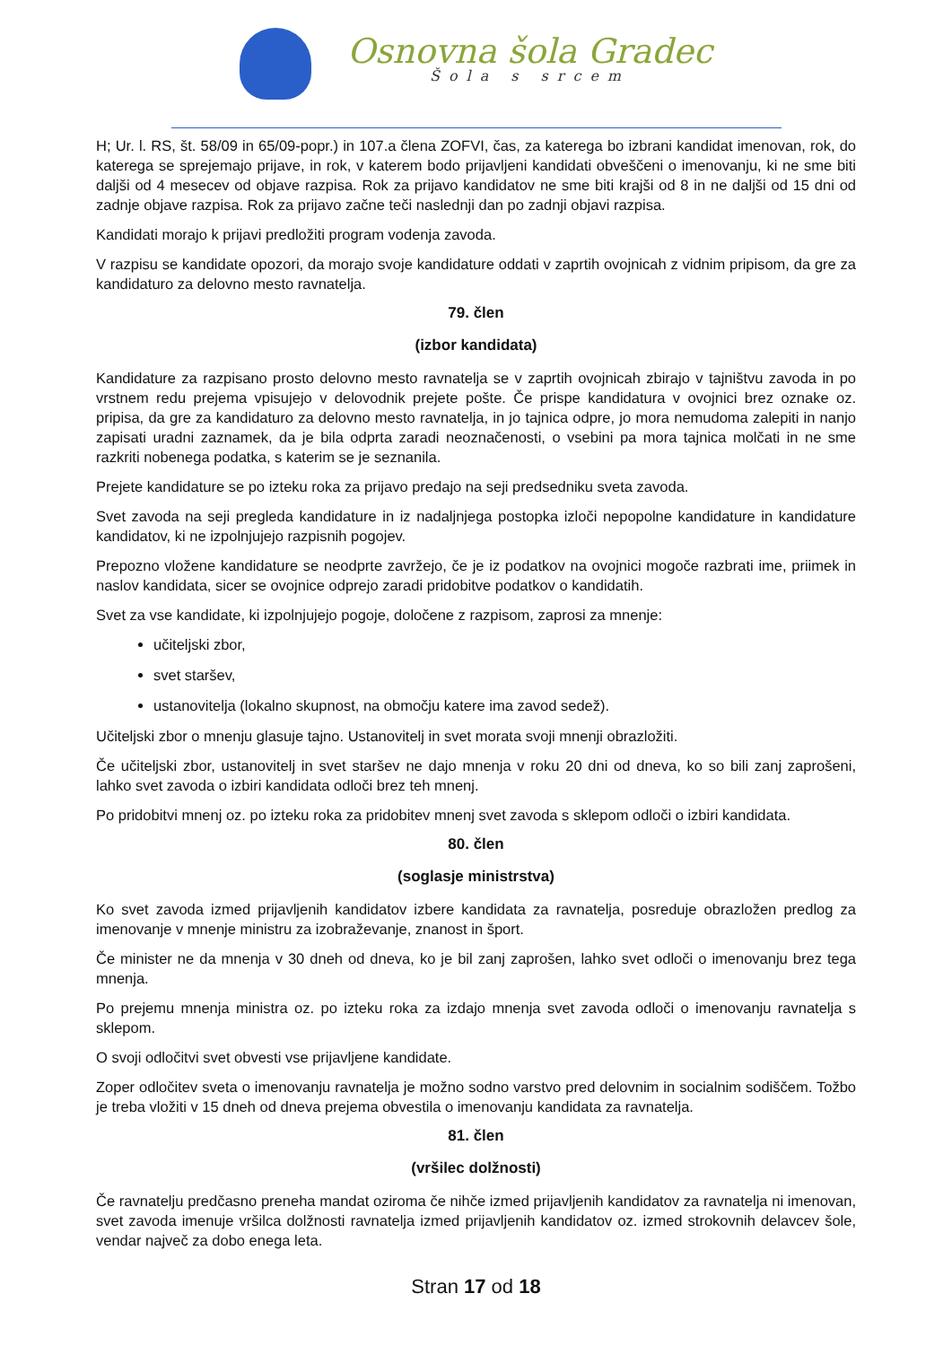Osnovna šola Gradec
Šola s srcem
H; Ur. l. RS, št. 58/09 in 65/09-popr.) in 107.a člena ZOFVI, čas, za katerega bo izbrani kandidat imenovan, rok, do katerega se sprejemajo prijave, in rok, v katerem bodo prijavljeni kandidati obveščeni o imenovanju, ki ne sme biti daljši od 4 mesecev od objave razpisa. Rok za prijavo kandidatov ne sme biti krajši od 8 in ne daljši od 15 dni od zadnje objave razpisa. Rok za prijavo začne teči naslednji dan po zadnji objavi razpisa.
Kandidati morajo k prijavi predložiti program vodenja zavoda.
V razpisu se kandidate opozori, da morajo svoje kandidature oddati v zaprtih ovojnicah z vidnim pripisom, da gre za kandidaturo za delovno mesto ravnatelja.
79. člen
(izbor kandidata)
Kandidature za razpisano prosto delovno mesto ravnatelja se v zaprtih ovojnicah zbirajo v tajništvu zavoda in po vrstnem redu prejema vpisujejo v delovodnik prejete pošte. Če prispe kandidatura v ovojnici brez oznake oz. pripisa, da gre za kandidaturo za delovno mesto ravnatelja, in jo tajnica odpre, jo mora nemudoma zalepiti in nanjo zapisati uradni zaznamek, da je bila odprta zaradi neoznačenosti, o vsebini pa mora tajnica molčati in ne sme razkriti nobenega podatka, s katerim se je seznanila.
Prejete kandidature se po izteku roka za prijavo predajo na seji predsedniku sveta zavoda.
Svet zavoda na seji pregleda kandidature in iz nadaljnjega postopka izloči nepopolne kandidature in kandidature kandidatov, ki ne izpolnjujejo razpisnih pogojev.
Prepozno vložene kandidature se neodprte zavržejo, če je iz podatkov na ovojnici mogoče razbrati ime, priimek in naslov kandidata, sicer se ovojnice odprejo zaradi pridobitve podatkov o kandidatih.
Svet za vse kandidate, ki izpolnjujejo pogoje, določene z razpisom, zaprosi za mnenje:
učiteljski zbor,
svet staršev,
ustanovitelja (lokalno skupnost, na območju katere ima zavod sedež).
Učiteljski zbor o mnenju glasuje tajno. Ustanovitelj in svet morata svoji mnenji obrazložiti.
Če učiteljski zbor, ustanovitelj in svet staršev ne dajo mnenja v roku 20 dni od dneva, ko so bili zanj zaprošeni, lahko svet zavoda o izbiri kandidata odloči brez teh mnenj.
Po pridobitvi mnenj oz. po izteku roka za pridobitev mnenj svet zavoda s sklepom odloči o izbiri kandidata.
80. člen
(soglasje ministrstva)
Ko svet zavoda izmed prijavljenih kandidatov izbere kandidata za ravnatelja, posreduje obrazložen predlog za imenovanje v mnenje ministru za izobraževanje, znanost in šport.
Če minister ne da mnenja v 30 dneh od dneva, ko je bil zanj zaprošen, lahko svet odloči o imenovanju brez tega mnenja.
Po prejemu mnenja ministra oz. po izteku roka za izdajo mnenja svet zavoda odloči o imenovanju ravnatelja s sklepom.
O svoji odločitvi svet obvesti vse prijavljene kandidate.
Zoper odločitev sveta o imenovanju ravnatelja je možno sodno varstvo pred delovnim in socialnim sodiščem. Tožbo je treba vložiti v 15 dneh od dneva prejema obvestila o imenovanju kandidata za ravnatelja.
81. člen
(vršilec dolžnosti)
Če ravnatelju predčasno preneha mandat oziroma če nihče izmed prijavljenih kandidatov za ravnatelja ni imenovan, svet zavoda imenuje vršilca dolžnosti ravnatelja izmed prijavljenih kandidatov oz. izmed strokovnih delavcev šole, vendar največ za dobo enega leta.
Stran 17 od 18